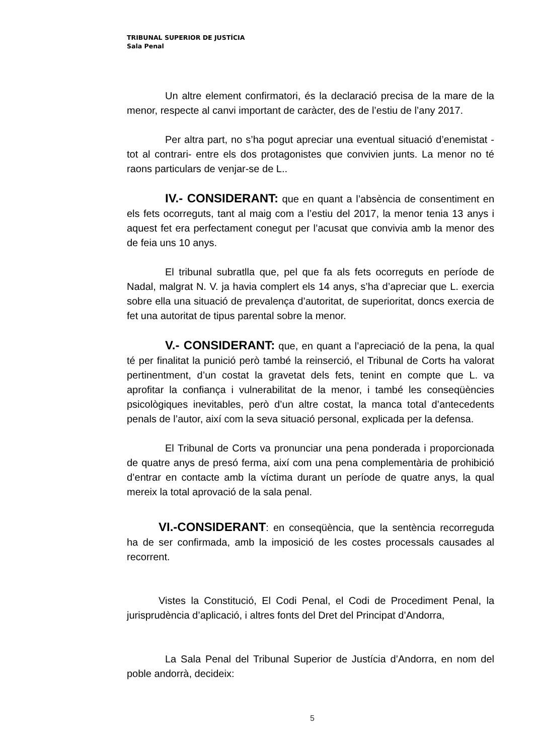TRIBUNAL SUPERIOR DE JUSTÍCIA
Sala Penal
Un altre element confirmatori, és la declaració precisa de la mare de la menor, respecte al canvi important de caràcter, des de l’estiu de l’any 2017.
Per altra part, no s’ha pogut apreciar una eventual situació d’enemistat -tot al contrari- entre els dos protagonistes que convivien junts. La menor no té raons particulars de venjar-se de L..
IV.- CONSIDERANT: que en quant a l’absència de consentiment en els fets ocorreguts, tant al maig com a l’estiu del 2017, la menor tenia 13 anys i aquest fet era perfectament conegut per l’acusat que convivia amb la menor des de feia uns 10 anys.
El tribunal subratlla que, pel que fa als fets ocorreguts en període de Nadal, malgrat N. V. ja havia complert els 14 anys, s’ha d’apreciar que L. exercia sobre ella una situació de prevalença d’autoritat, de superioritat, doncs exercia de fet una autoritat de tipus parental sobre la menor.
V.- CONSIDERANT: que, en quant a l’apreciació de la pena, la qual té per finalitat la punició però també la reinserció, el Tribunal de Corts ha valorat pertinentment, d’un costat la gravetat dels fets, tenint en compte que L. va aprofitar la confiança i vulnerabilitat de la menor, i també les conseqüències psicològiques inevitables, però d’un altre costat, la manca total d’antecedents penals de l’autor, així com la seva situació personal, explicada per la defensa.
El Tribunal de Corts va pronunciar una pena ponderada i proporcionada de quatre anys de presó ferma, així com una pena complementària de prohibició d’entrar en contacte amb la víctima durant un període de quatre anys, la qual mereix la total aprovació de la sala penal.
VI.-CONSIDERANT: en conseqüència, que la sentència recorreguda ha de ser confirmada, amb la imposició de les costes processals causades al recorrent.
Vistes la Constitució, El Codi Penal, el Codi de Procediment Penal, la jurisprudència d’aplicació, i altres fonts del Dret del Principat d’Andorra,
La Sala Penal del Tribunal Superior de Justícia d’Andorra, en nom del poble andorrà, decideix:
5